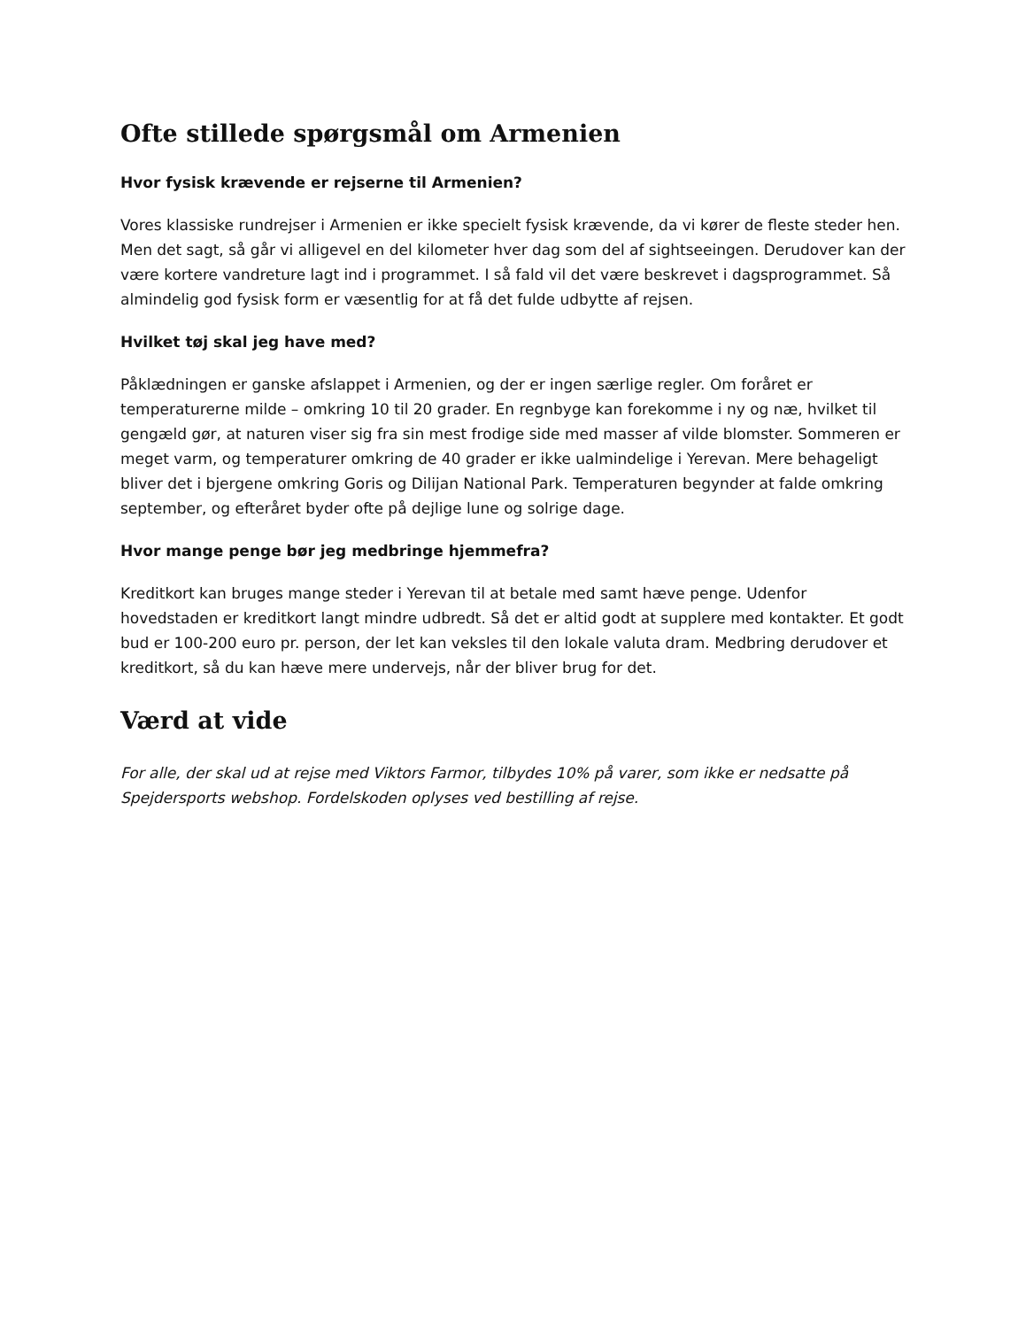Ofte stillede spørgsmål om Armenien
Hvor fysisk krævende er rejserne til Armenien?
Vores klassiske rundrejser i Armenien er ikke specielt fysisk krævende, da vi kører de fleste steder hen. Men det sagt, så går vi alligevel en del kilometer hver dag som del af sightseeingen. Derudover kan der være kortere vandreture lagt ind i programmet. I så fald vil det være beskrevet i dagsprogrammet. Så almindelig god fysisk form er væsentlig for at få det fulde udbytte af rejsen.
Hvilket tøj skal jeg have med?
Påklædningen er ganske afslappet i Armenien, og der er ingen særlige regler. Om foråret er temperaturerne milde – omkring 10 til 20 grader. En regnbyge kan forekomme i ny og næ, hvilket til gengæld gør, at naturen viser sig fra sin mest frodige side med masser af vilde blomster. Sommeren er meget varm, og temperaturer omkring de 40 grader er ikke ualmindelige i Yerevan. Mere behageligt bliver det i bjergene omkring Goris og Dilijan National Park. Temperaturen begynder at falde omkring september, og efteråret byder ofte på dejlige lune og solrige dage.
Hvor mange penge bør jeg medbringe hjemmefra?
Kreditkort kan bruges mange steder i Yerevan til at betale med samt hæve penge. Udenfor hovedstaden er kreditkort langt mindre udbredt. Så det er altid godt at supplere med kontakter. Et godt bud er 100-200 euro pr. person, der let kan veksles til den lokale valuta dram. Medbring derudover et kreditkort, så du kan hæve mere undervejs, når der bliver brug for det.
Værd at vide
For alle, der skal ud at rejse med Viktors Farmor, tilbydes 10% på varer, som ikke er nedsatte på Spejdersports webshop. Fordelskoden oplyses ved bestilling af rejse.